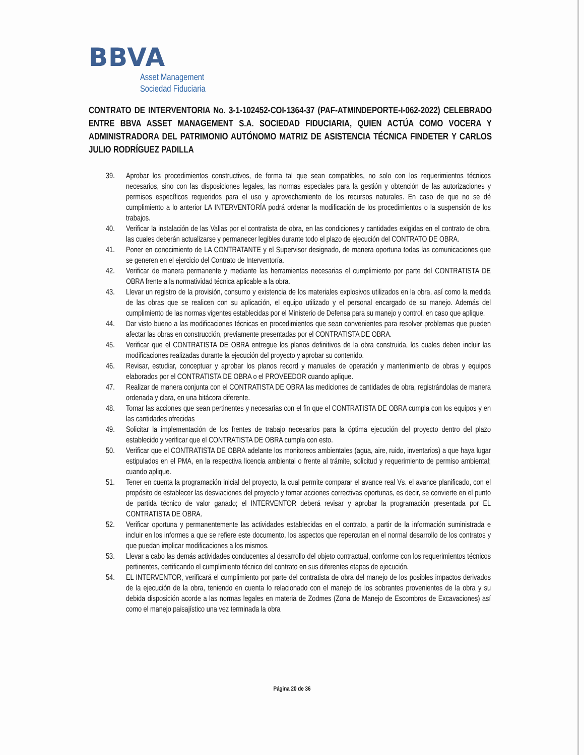BBVA
Asset Management
Sociedad Fiduciaria
CONTRATO DE INTERVENTORIA No. 3-1-102452-COI-1364-37 (PAF-ATMINDEPORTE-I-062-2022) CELEBRADO ENTRE BBVA ASSET MANAGEMENT S.A. SOCIEDAD FIDUCIARIA, QUIEN ACTÚA COMO VOCERA Y ADMINISTRADORA DEL PATRIMONIO AUTÓNOMO MATRIZ DE ASISTENCIA TÉCNICA FINDETER Y CARLOS JULIO RODRÍGUEZ PADILLA
39. Aprobar los procedimientos constructivos, de forma tal que sean compatibles, no solo con los requerimientos técnicos necesarios, sino con las disposiciones legales, las normas especiales para la gestión y obtención de las autorizaciones y permisos específicos requeridos para el uso y aprovechamiento de los recursos naturales. En caso de que no se dé cumplimiento a lo anterior LA INTERVENTORÍA podrá ordenar la modificación de los procedimientos o la suspensión de los trabajos.
40. Verificar la instalación de las Vallas por el contratista de obra, en las condiciones y cantidades exigidas en el contrato de obra, las cuales deberán actualizarse y permanecer legibles durante todo el plazo de ejecución del CONTRATO DE OBRA.
41. Poner en conocimiento de LA CONTRATANTE y el Supervisor designado, de manera oportuna todas las comunicaciones que se generen en el ejercicio del Contrato de Interventoría.
42. Verificar de manera permanente y mediante las herramientas necesarias el cumplimiento por parte del CONTRATISTA DE OBRA frente a la normatividad técnica aplicable a la obra.
43. Llevar un registro de la provisión, consumo y existencia de los materiales explosivos utilizados en la obra, así como la medida de las obras que se realicen con su aplicación, el equipo utilizado y el personal encargado de su manejo. Además del cumplimiento de las normas vigentes establecidas por el Ministerio de Defensa para su manejo y control, en caso que aplique.
44. Dar visto bueno a las modificaciones técnicas en procedimientos que sean convenientes para resolver problemas que pueden afectar las obras en construcción, previamente presentadas por el CONTRATISTA DE OBRA.
45. Verificar que el CONTRATISTA DE OBRA entregue los planos definitivos de la obra construida, los cuales deben incluir las modificaciones realizadas durante la ejecución del proyecto y aprobar su contenido.
46. Revisar, estudiar, conceptuar y aprobar los planos record y manuales de operación y mantenimiento de obras y equipos elaborados por el CONTRATISTA DE OBRA o el PROVEEDOR cuando aplique.
47. Realizar de manera conjunta con el CONTRATISTA DE OBRA las mediciones de cantidades de obra, registrándolas de manera ordenada y clara, en una bitácora diferente.
48. Tomar las acciones que sean pertinentes y necesarias con el fin que el CONTRATISTA DE OBRA cumpla con los equipos y en las cantidades ofrecidas
49. Solicitar la implementación de los frentes de trabajo necesarios para la óptima ejecución del proyecto dentro del plazo establecido y verificar que el CONTRATISTA DE OBRA cumpla con esto.
50. Verificar que el CONTRATISTA DE OBRA adelante los monitoreos ambientales (agua, aire, ruido, inventarios) a que haya lugar estipulados en el PMA, en la respectiva licencia ambiental o frente al trámite, solicitud y requerimiento de permiso ambiental; cuando aplique.
51. Tener en cuenta la programación inicial del proyecto, la cual permite comparar el avance real Vs. el avance planificado, con el propósito de establecer las desviaciones del proyecto y tomar acciones correctivas oportunas, es decir, se convierte en el punto de partida técnico de valor ganado; el INTERVENTOR deberá revisar y aprobar la programación presentada por EL CONTRATISTA DE OBRA.
52. Verificar oportuna y permanentemente las actividades establecidas en el contrato, a partir de la información suministrada e incluir en los informes a que se refiere este documento, los aspectos que repercutan en el normal desarrollo de los contratos y que puedan implicar modificaciones a los mismos.
53. Llevar a cabo las demás actividades conducentes al desarrollo del objeto contractual, conforme con los requerimientos técnicos pertinentes, certificando el cumplimiento técnico del contrato en sus diferentes etapas de ejecución.
54. EL INTERVENTOR, verificará el cumplimiento por parte del contratista de obra del manejo de los posibles impactos derivados de la ejecución de la obra, teniendo en cuenta lo relacionado con el manejo de los sobrantes provenientes de la obra y su debida disposición acorde a las normas legales en materia de Zodmes (Zona de Manejo de Escombros de Excavaciones) así como el manejo paisajístico una vez terminada la obra
Página 20 de 36